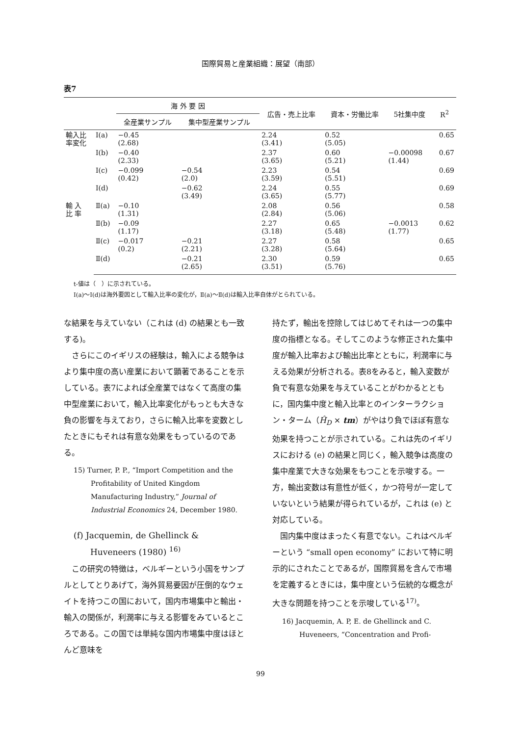国際貿易と産業組織：展望（南部）
表7
| | | 海 外 要 因 | | 広告・売上比率 | 資本・労働比率 | 5社集中度 | R<sup>2</sup> |
| --- | --- | --- | --- | --- | --- | --- | --- |
| | | 全産業サンプル | 集中型産業サンプル | | | | |
| 輸入比 率変化 | Ⅰ(a) | −0.45 (2.68) | | 2.24 (3.41) | 0.52 (5.05) | | 0.65 |
| | Ⅰ(b) | −0.40 (2.33) | | 2.37 (3.65) | 0.60 (5.21) | −0.00098 (1.44) | 0.67 |
| | Ⅰ(c) | −0.099 (0.42) | −0.54 (2.0) | 2.23 (3.59) | 0.54 (5.51) | | 0.69 |
| | Ⅰ(d) | | −0.62 (3.49) | 2.24 (3.65) | 0.55 (5.77) | | 0.69 |
| 輸 入 比 率 | Ⅱ(a) | −0.10 (1.31) | | 2.08 (2.84) | 0.56 (5.06) | | 0.58 |
| | Ⅱ(b) | −0.09 (1.17) | | 2.27 (3.18) | 0.65 (5.48) | −0.0013 (1.77) | 0.62 |
| | Ⅱ(c) | −0.017 (0.2) | −0.21 (2.21) | 2.27 (3.28) | 0.58 (5.64) | | 0.65 |
| | Ⅱ(d) | | −0.21 (2.65) | 2.30 (3.51) | 0.59 (5.76) | | 0.65 |
t-値は（　）に示されている。
Ⅰ(a)～Ⅰ(d)は海外要因として輸入比率の変化が，Ⅱ(a)～Ⅱ(d)は輸入比率自体がとられている。
な結果を与えていない（これは (d) の結果とも一致する)。
さらにこのイギリスの経験は，輸入による競争はより集中度の高い産業において顕著であることを示している。表7によれば全産業ではなくて高度の集中型産業において，輸入比率変化がもっとも大きな負の影響を与えており，さらに輸入比率を変数としたときにもそれは有意な効果をもっているのである。
15) Turner, P. P., “Import Competition and the Profitability of United Kingdom Manufacturing Industry,” Journal of Industrial Economics 24, December 1980.
(f) Jacquemin, de Ghellinck &
　　Huveneers (1980) <sup>16)</sup>
この研究の特徴は，ベルギーという小国をサンプルとしてとりあげて，海外貿易要因が圧倒的なウェイトを持つこの国において，国内市場集中と輸出・輸入の関係が，利潤率に与える影響をみているところである。この国では単純な国内市場集中度はほとんど意味を
持たず，輸出を控除してはじめてそれは一つの集中度の指標となる。そしてこのような修正された集中度が輸入比率および輸出比率とともに，利潤率に与える効果が分析される。表8をみると，輸入変数が負で有意な効果を与えていることがわかるとともに，国内集中度と輸入比率とのインターラクション・ターム（Ĥ<sub>D</sub> × tm）がやはり負でほぼ有意な効果を持つことが示されている。これは先のイギリスにおける (e) の結果と同じく，輸入競争は高度の集中産業で大きな効果をもつことを示唆する。一方，輸出変数は有意性が低く，かつ符号が一定していないという結果が得られているが，これは (e) と対応している。
国内集中度はまったく有意でない。これはベルギーという “small open economy” において特に明示的にされたことであるが，国際貿易を含んで市場を定義するときには，集中度という伝統的な概念が大きな問題を持つことを示唆している<sup>17)</sup>。
16) Jacquemin, A. P, E. de Ghellinck and C. Huveneers, “Concentration and Profi-
99